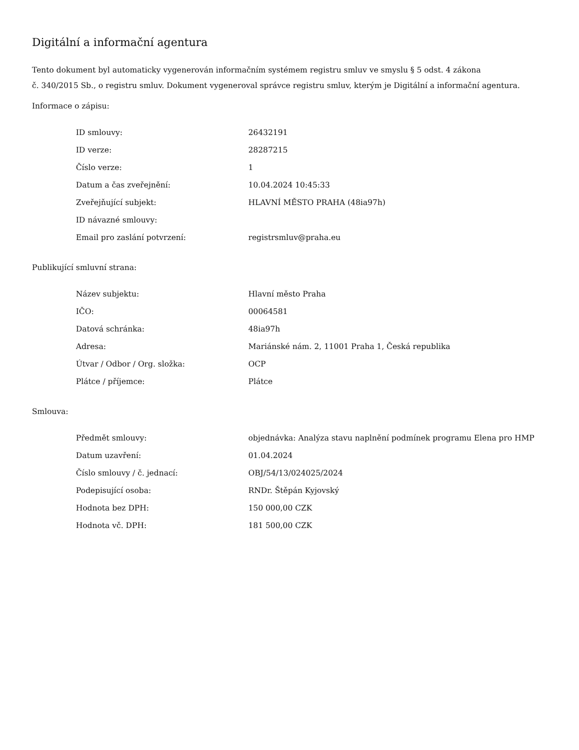Digitální a informační agentura
Tento dokument byl automaticky vygenerován informačním systémem registru smluv ve smyslu § 5 odst. 4 zákona
č. 340/2015 Sb., o registru smluv. Dokument vygeneroval správce registru smluv, kterým je Digitální a informační agentura.
Informace o zápisu:
| ID smlouvy: | 26432191 |
| ID verze: | 28287215 |
| Číslo verze: | 1 |
| Datum a čas zveřejnění: | 10.04.2024 10:45:33 |
| Zveřejňující subjekt: | HLAVNÍ MĚSTO PRAHA (48ia97h) |
| ID návazné smlouvy: | |
| Email pro zaslání potvrzení: | registrsmluv@praha.eu |
Publikující smluvní strana:
| Název subjektu: | Hlavní město Praha |
| IČO: | 00064581 |
| Datová schránka: | 48ia97h |
| Adresa: | Mariánské nám. 2, 11001 Praha 1, Česká republika |
| Útvar / Odbor / Org. složka: | OCP |
| Plátce / příjemce: | Plátce |
Smlouva:
| Předmět smlouvy: | objednávka: Analýza stavu naplnění podmínek programu Elena pro HMP |
| Datum uzavření: | 01.04.2024 |
| Číslo smlouvy / č. jednací: | OBJ/54/13/024025/2024 |
| Podepisující osoba: | RNDr. Štěpán Kyjovský |
| Hodnota bez DPH: | 150 000,00 CZK |
| Hodnota vč. DPH: | 181 500,00 CZK |